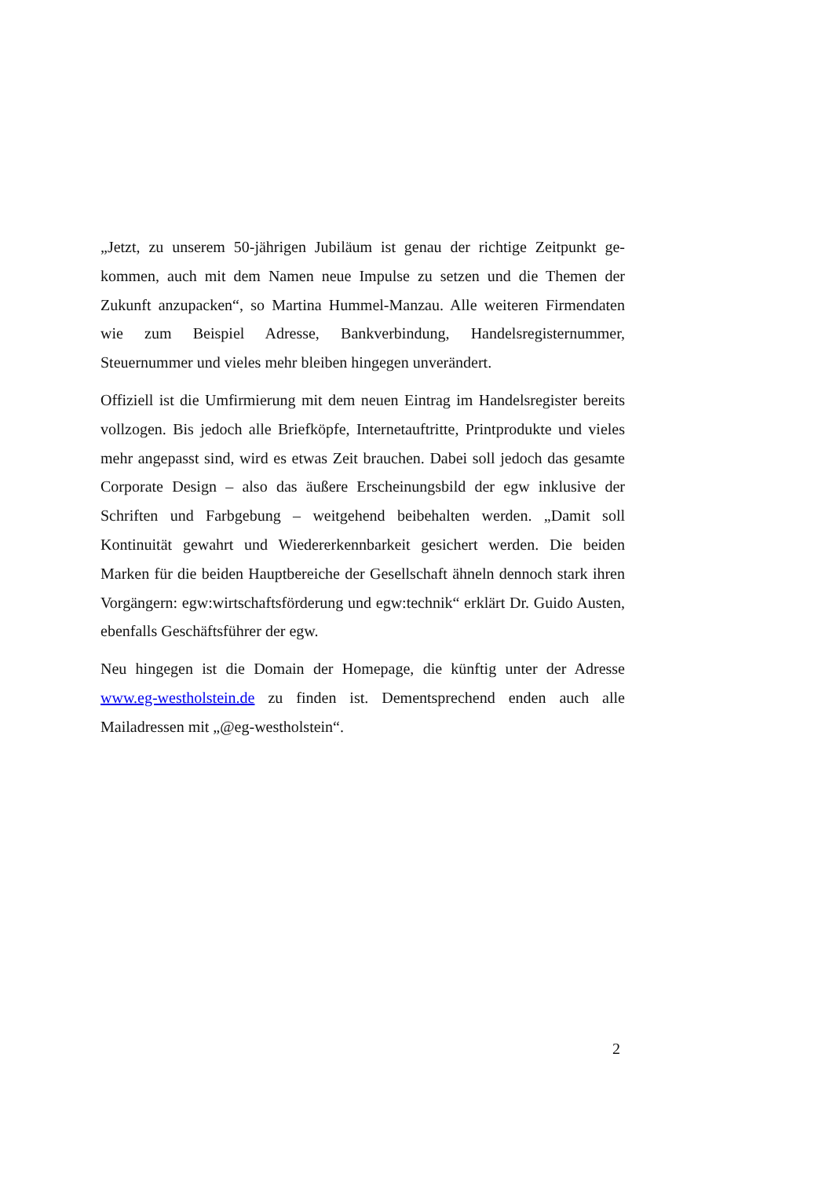„Jetzt, zu unserem 50-jährigen Jubiläum ist genau der richtige Zeitpunkt ge­kommen, auch mit dem Namen neue Impulse zu setzen und die Themen der Zukunft anzupacken“, so Martina Hummel-Manzau. Alle weiteren Firmenda­ten wie zum Beispiel Adresse, Bankverbindung, Handelsregisternummer, Steuernummer und vieles mehr bleiben hingegen unverändert.
Offiziell ist die Umfirmierung mit dem neuen Eintrag im Handelsregister be­reits vollzogen. Bis jedoch alle Briefköpfe, Internetauftritte, Printprodukte und vieles mehr angepasst sind, wird es etwas Zeit brauchen. Dabei soll jedoch das gesamte Corporate Design – also das äußere Erscheinungsbild der egw inklu­sive der Schriften und Farbgebung – weitgehend beibehalten werden. „Damit soll Kontinuität gewahrt und Wiedererkennbarkeit gesichert werden. Die bei­den Marken für die beiden Hauptbereiche der Gesellschaft ähneln dennoch stark ihren Vorgängern: egw:wirtschaftsförderung und egw:technik“ erklärt Dr. Guido Austen, ebenfalls Geschäftsführer der egw.
Neu hingegen ist die Domain der Homepage, die künftig unter der Adresse www.eg-westholstein.de zu finden ist. Dementsprechend enden auch alle Mailadressen mit „@eg-westholstein“.
2